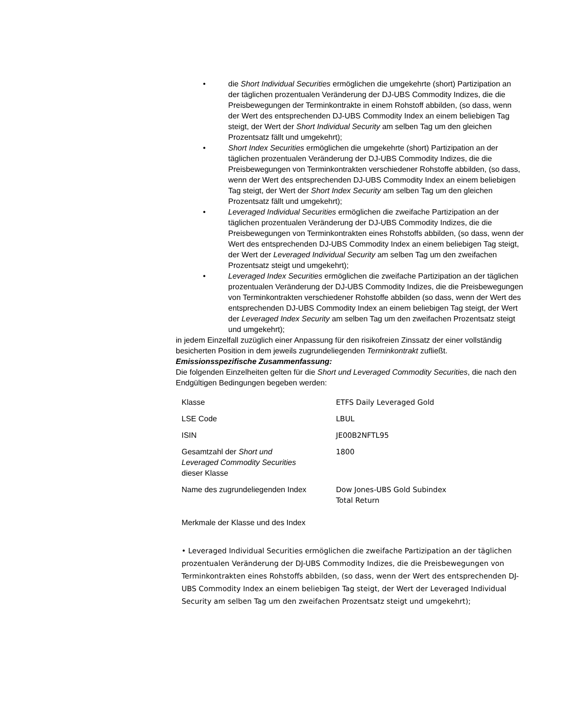• die Short Individual Securities ermöglichen die umgekehrte (short) Partizipation an der täglichen prozentualen Veränderung der DJ-UBS Commodity Indizes, die die Preisbewegungen der Terminkontrakte in einem Rohstoff abbilden, (so dass, wenn der Wert des entsprechenden DJ-UBS Commodity Index an einem beliebigen Tag steigt, der Wert der Short Individual Security am selben Tag um den gleichen Prozentsatz fällt und umgekehrt);
• Short Index Securities ermöglichen die umgekehrte (short) Partizipation an der täglichen prozentualen Veränderung der DJ-UBS Commodity Indizes, die die Preisbewegungen von Terminkontrakten verschiedener Rohstoffe abbilden, (so dass, wenn der Wert des entsprechenden DJ-UBS Commodity Index an einem beliebigen Tag steigt, der Wert der Short Index Security am selben Tag um den gleichen Prozentsatz fällt und umgekehrt);
• Leveraged Individual Securities ermöglichen die zweifache Partizipation an der täglichen prozentualen Veränderung der DJ-UBS Commodity Indizes, die die Preisbewegungen von Terminkontrakten eines Rohstoffs abbilden, (so dass, wenn der Wert des entsprechenden DJ-UBS Commodity Index an einem beliebigen Tag steigt, der Wert der Leveraged Individual Security am selben Tag um den zweifachen Prozentsatz steigt und umgekehrt);
• Leveraged Index Securities ermöglichen die zweifache Partizipation an der täglichen prozentualen Veränderung der DJ-UBS Commodity Indizes, die die Preisbewegungen von Terminkontrakten verschiedener Rohstoffe abbilden (so dass, wenn der Wert des entsprechenden DJ-UBS Commodity Index an einem beliebigen Tag steigt, der Wert der Leveraged Index Security am selben Tag um den zweifachen Prozentsatz steigt und umgekehrt);
in jedem Einzelfall zuzüglich einer Anpassung für den risikofreien Zinssatz der einer vollständig besicherten Position in dem jeweils zugrundeliegenden Terminkontrakt zufließt.
Emissionsspezifische Zusammenfassung:
Die folgenden Einzelheiten gelten für die Short und Leveraged Commodity Securities, die nach den Endgültigen Bedingungen begeben werden:
| Klasse | ETFS Daily Leveraged Gold |
| LSE Code | LBUL |
| ISIN | JE00B2NFTL95 |
| Gesamtzahl der Short und Leveraged Commodity Securities dieser Klasse | 1800 |
| Name des zugrundeliegenden Index | Dow Jones-UBS Gold Subindex Total Return |
Merkmale der Klasse und des Index
• Leveraged Individual Securities ermöglichen die zweifache Partizipation an der täglichen prozentualen Veränderung der DJ-UBS Commodity Indizes, die die Preisbewegungen von Terminkontrakten eines Rohstoffs abbilden, (so dass, wenn der Wert des entsprechenden DJ-UBS Commodity Index an einem beliebigen Tag steigt, der Wert der Leveraged Individual Security am selben Tag um den zweifachen Prozentsatz steigt und umgekehrt);